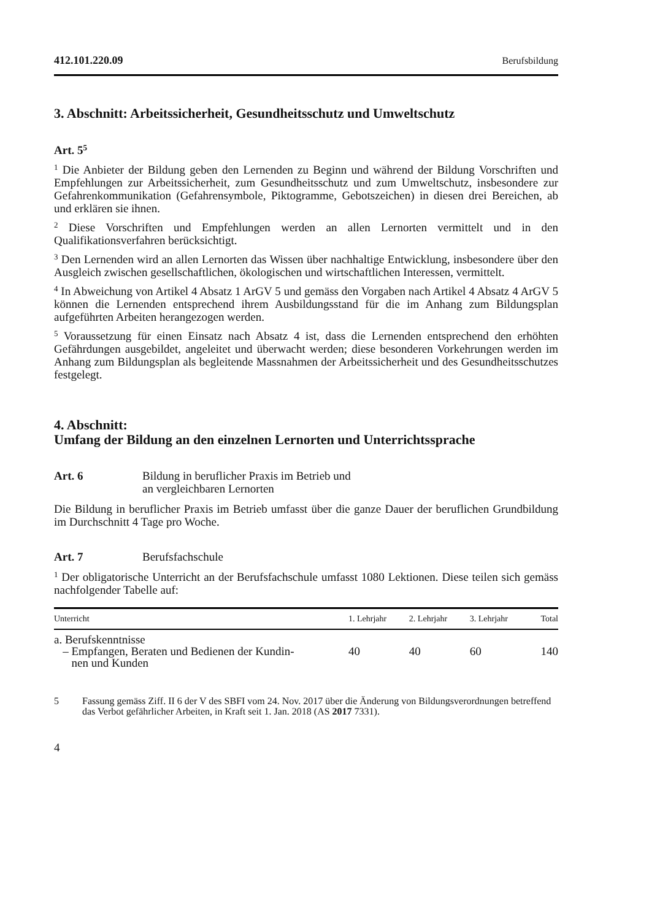412.101.220.09 Berufsbildung
3. Abschnitt: Arbeitssicherheit, Gesundheitsschutz und Umweltschutz
Art. 5<sup>5</sup>
<sup>1</sup> Die Anbieter der Bildung geben den Lernenden zu Beginn und während der Bildung Vorschriften und Empfehlungen zur Arbeitssicherheit, zum Gesundheitsschutz und zum Umweltschutz, insbesondere zur Gefahrenkommunikation (Gefahrensymbole, Piktogramme, Gebotszeichen) in diesen drei Bereichen, ab und erklären sie ihnen.
<sup>2</sup> Diese Vorschriften und Empfehlungen werden an allen Lernorten vermittelt und in den Qualifikationsverfahren berücksichtigt.
<sup>3</sup> Den Lernenden wird an allen Lernorten das Wissen über nachhaltige Entwicklung, insbesondere über den Ausgleich zwischen gesellschaftlichen, ökologischen und wirtschaftlichen Interessen, vermittelt.
<sup>4</sup> In Abweichung von Artikel 4 Absatz 1 ArGV 5 und gemäss den Vorgaben nach Artikel 4 Absatz 4 ArGV 5 können die Lernenden entsprechend ihrem Ausbildungsstand für die im Anhang zum Bildungsplan aufgeführten Arbeiten herangezogen werden.
<sup>5</sup> Voraussetzung für einen Einsatz nach Absatz 4 ist, dass die Lernenden entsprechend den erhöhten Gefährdungen ausgebildet, angeleitet und überwacht werden; diese besonderen Vorkehrungen werden im Anhang zum Bildungsplan als begleitende Massnahmen der Arbeitssicherheit und des Gesundheitsschutzes festgelegt.
4. Abschnitt:
Umfang der Bildung an den einzelnen Lernorten und Unterrichtssprache
Art. 6 Bildung in beruflicher Praxis im Betrieb und
an vergleichbaren Lernorten
Die Bildung in beruflicher Praxis im Betrieb umfasst über die ganze Dauer der beruflichen Grundbildung im Durchschnitt 4 Tage pro Woche.
Art. 7 Berufsfachschule
<sup>1</sup> Der obligatorische Unterricht an der Berufsfachschule umfasst 1080 Lektionen. Diese teilen sich gemäss nachfolgender Tabelle auf:
| Unterricht | 1. Lehrjahr | 2. Lehrjahr | 3. Lehrjahr | Total |
| --- | --- | --- | --- | --- |
| a. Berufskenntnisse – Empfangen, Beraten und Bedienen der Kundin- nen und Kunden | 40 | 40 | 60 | 140 |
5 Fassung gemäss Ziff. II 6 der V des SBFI vom 24. Nov. 2017 über die Änderung von Bildungsverordnungen betreffend das Verbot gefährlicher Arbeiten, in Kraft seit 1. Jan. 2018 (AS 2017 7331).
4